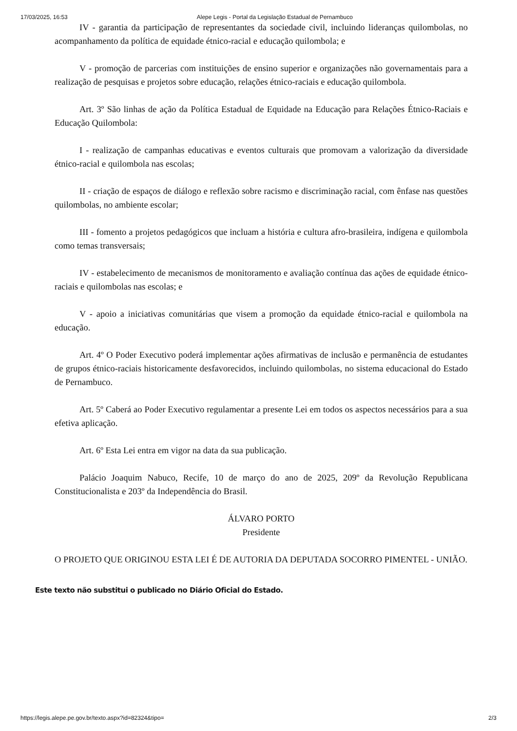17/03/2025, 16:53 Alepe Legis - Portal da Legislação Estadual de Pernambuco
IV - garantia da participação de representantes da sociedade civil, incluindo lideranças quilombolas, no acompanhamento da política de equidade étnico-racial e educação quilombola; e
V - promoção de parcerias com instituições de ensino superior e organizações não governamentais para a realização de pesquisas e projetos sobre educação, relações étnico-raciais e educação quilombola.
Art. 3º São linhas de ação da Política Estadual de Equidade na Educação para Relações Étnico-Raciais e Educação Quilombola:
I - realização de campanhas educativas e eventos culturais que promovam a valorização da diversidade étnico-racial e quilombola nas escolas;
II - criação de espaços de diálogo e reflexão sobre racismo e discriminação racial, com ênfase nas questões quilombolas, no ambiente escolar;
III - fomento a projetos pedagógicos que incluam a história e cultura afro-brasileira, indígena e quilombola como temas transversais;
IV - estabelecimento de mecanismos de monitoramento e avaliação contínua das ações de equidade étnico-raciais e quilombolas nas escolas; e
V - apoio a iniciativas comunitárias que visem a promoção da equidade étnico-racial e quilombola na educação.
Art. 4º O Poder Executivo poderá implementar ações afirmativas de inclusão e permanência de estudantes de grupos étnico-raciais historicamente desfavorecidos, incluindo quilombolas, no sistema educacional do Estado de Pernambuco.
Art. 5º Caberá ao Poder Executivo regulamentar a presente Lei em todos os aspectos necessários para a sua efetiva aplicação.
Art. 6º Esta Lei entra em vigor na data da sua publicação.
Palácio Joaquim Nabuco, Recife, 10 de março do ano de 2025, 209º da Revolução Republicana Constitucionalista e 203º da Independência do Brasil.
ÁLVARO PORTO
Presidente
O PROJETO QUE ORIGINOU ESTA LEI É DE AUTORIA DA DEPUTADA SOCORRO PIMENTEL - UNIÃO.
Este texto não substitui o publicado no Diário Oficial do Estado.
https://legis.alepe.pe.gov.br/texto.aspx?id=82324&tipo= 2/3